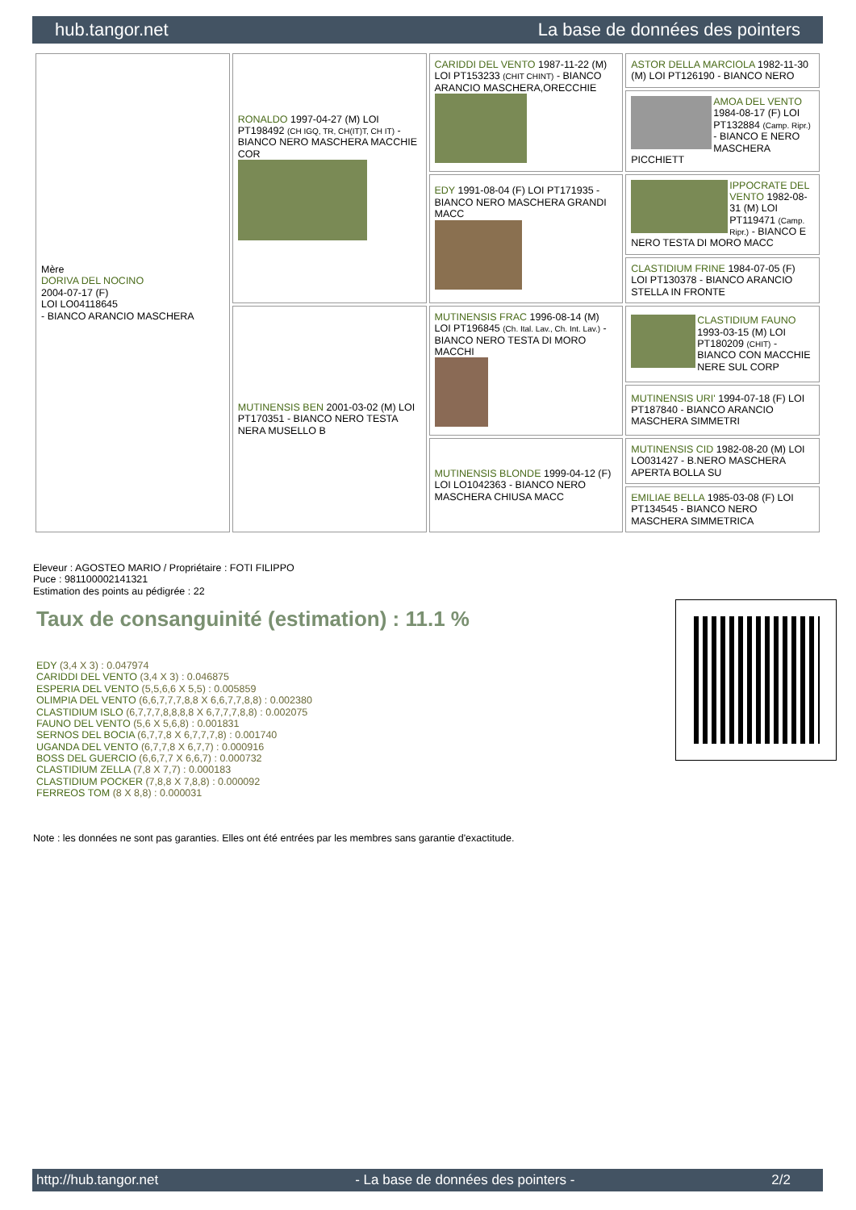hub.tangor.net La base de données des pointers
| Mère DORIVA DEL NOCINO 2004-07-17 (F) LOI LO04118645 - BIANCO ARANCIO MASCHERA | RONALDO 1997-04-27 (M) LOI PT198492 (CH IGQ, TR, CH(IT)T, CH IT) - BIANCO NERO MASCHERA MACCHIE COR | CARIDDI DEL VENTO 1987-11-22 (M) LOI PT153233 (CHIT CHINT) - BIANCO ARANCIO MASCHERA,ORECCHIE | ASTOR DELLA MARCIOLA 1982-11-30 (M) LOI PT126190 - BIANCO NERO |
| | | | AMOA DEL VENTO 1984-08-17 (F) LOI PT132884 (Camp. Ripr.) - BIANCO E NERO MASCHERA PICCHIETT |
| | | EDY 1991-08-04 (F) LOI PT171935 - BIANCO NERO MASCHERA GRANDI MACC | IPPOCRATE DEL VENTO 1982-08-31 (M) LOI PT119471 (Camp. Ripr.) - BIANCO E NERO TESTA DI MORO MACC |
| | | | CLASTIDIUM FRINE 1984-07-05 (F) LOI PT130378 - BIANCO ARANCIO STELLA IN FRONTE |
| | MUTINENSIS BEN 2001-03-02 (M) LOI PT170351 - BIANCO NERO TESTA NERA MUSELLO B | MUTINENSIS FRAC 1996-08-14 (M) LOI PT196845 (Ch. Ital. Lav., Ch. Int. Lav.) - BIANCO NERO TESTA DI MORO MACCHI | CLASTIDIUM FAUNO 1993-03-15 (M) LOI PT180209 (CHIT) - BIANCO CON MACCHIE NERE SUL CORP |
| | | | MUTINENSIS URI' 1994-07-18 (F) LOI PT187840 - BIANCO ARANCIO MASCHERA SIMMETRI |
| | | MUTINENSIS BLONDE 1999-04-12 (F) LOI LO1042363 - BIANCO NERO MASCHERA CHIUSA MACC | MUTINENSIS CID 1982-08-20 (M) LOI LO031427 - B.NERO MASCHERA APERTA BOLLA SU |
| | | | EMILIAE BELLA 1985-03-08 (F) LOI PT134545 - BIANCO NERO MASCHERA SIMMETRICA |
Eleveur : AGOSTEO MARIO / Propriétaire : FOTI FILIPPO
Puce : 981100002141321
Estimation des points au pédigrée : 22
Taux de consanguinité (estimation) : 11.1 %
EDY (3,4 X 3) : 0.047974
CARIDDI DEL VENTO (3,4 X 3) : 0.046875
ESPERIA DEL VENTO (5,5,6,6 X 5,5) : 0.005859
OLIMPIA DEL VENTO (6,6,7,7,7,8,8 X 6,6,7,7,8,8) : 0.002380
CLASTIDIUM ISLO (6,7,7,7,8,8,8,8 X 6,7,7,7,8,8) : 0.002075
FAUNO DEL VENTO (5,6 X 5,6,8) : 0.001831
SERNOS DEL BOCIA (6,7,7,8 X 6,7,7,7,8) : 0.001740
UGANDA DEL VENTO (6,7,7,8 X 6,7,7) : 0.000916
BOSS DEL GUERCIO (6,6,7,7 X 6,6,7) : 0.000732
CLASTIDIUM ZELLA (7,8 X 7,7) : 0.000183
CLASTIDIUM POCKER (7,8,8 X 7,8,8) : 0.000092
FERREOS TOM (8 X 8,8) : 0.000031
Note : les données ne sont pas garanties. Elles ont été entrées par les membres sans garantie d'exactitude.
http://hub.tangor.net - La base de données des pointers - 2/2